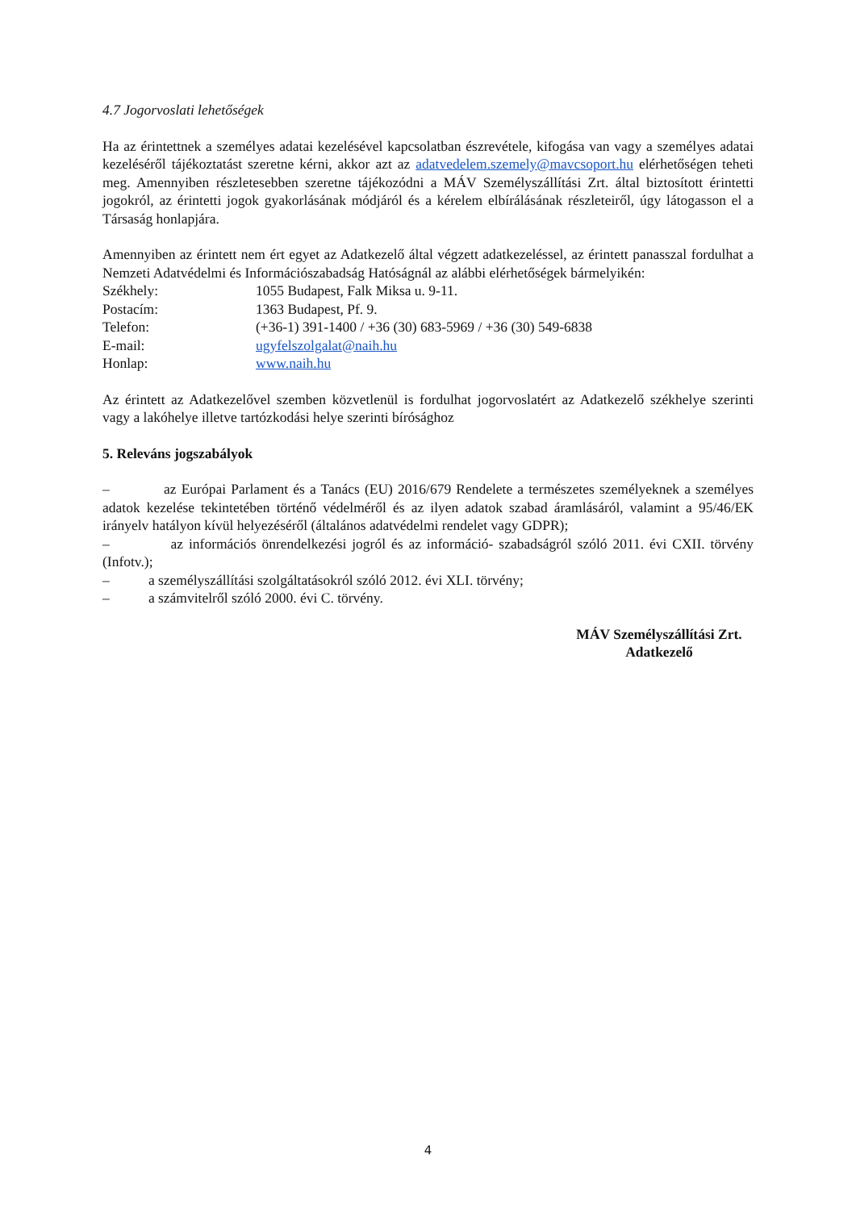4.7 Jogorvoslati lehetőségek
Ha az érintettnek a személyes adatai kezelésével kapcsolatban észrevétele, kifogása van vagy a személyes adatai kezeléséről tájékoztatást szeretne kérni, akkor azt az adatvedelem.szemely@mavcsoport.hu elérhetőségen teheti meg. Amennyiben részletesebben szeretne tájékozódni a MÁV Személyszállítási Zrt. által biztosított érintetti jogokról, az érintetti jogok gyakorlásának módjáról és a kérelem elbírálásának részleteiről, úgy látogasson el a Társaság honlapjára.
Amennyiben az érintett nem ért egyet az Adatkezelő által végzett adatkezeléssel, az érintett panasszal fordulhat a Nemzeti Adatvédelmi és Információszabadság Hatóságnál az alábbi elérhetőségek bármelyikén:
Székhely: 1055 Budapest, Falk Miksa u. 9-11.
Postacím: 1363 Budapest, Pf. 9.
Telefon: (+36-1) 391-1400 / +36 (30) 683-5969 / +36 (30) 549-6838
E-mail: ugyfelszolgalat@naih.hu
Honlap: www.naih.hu
Az érintett az Adatkezelővel szemben közvetlenül is fordulhat jogorvoslatért az Adatkezelő székhelye szerinti vagy a lakóhelye illetve tartózkodási helye szerinti bírósághoz
5. Releváns jogszabályok
– az Európai Parlament és a Tanács (EU) 2016/679 Rendelete a természetes személyeknek a személyes adatok kezelése tekintetében történő védelméről és az ilyen adatok szabad áramlásáról, valamint a 95/46/EK irányelv hatályon kívül helyezéséről (általános adatvédelmi rendelet vagy GDPR);
– az információs önrendelkezési jogról és az információ- szabadságról szóló 2011. évi CXII. törvény (Infotv.);
– a személyszállítási szolgáltatásokról szóló 2012. évi XLI. törvény;
– a számvitelről szóló 2000. évi C. törvény.
MÁV Személyszállítási Zrt.
Adatkezelő
4